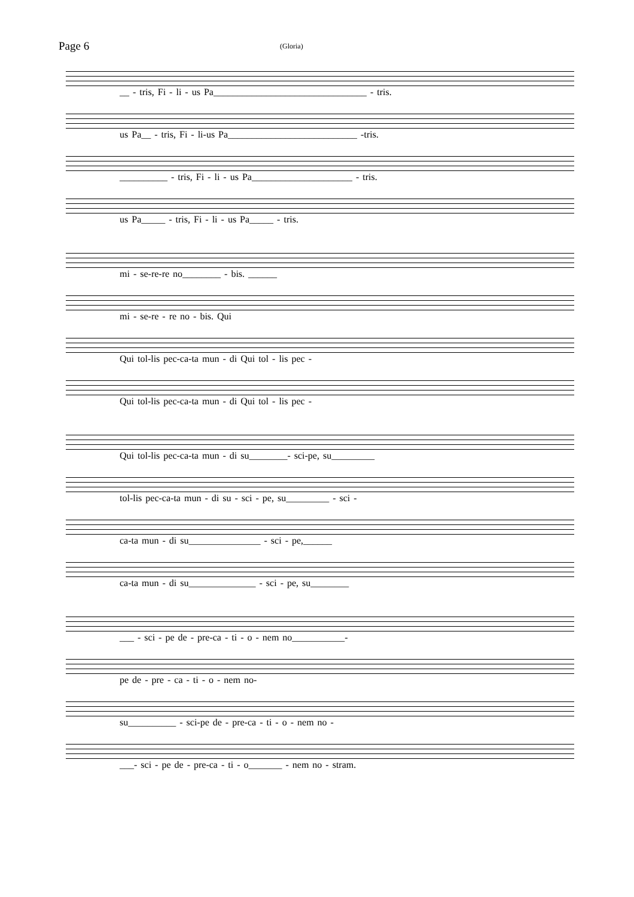Page 6
(Gloria)
__ - tris, Fi - li - us Pa________________________________ - tris.
us Pa__ - tris, Fi - li-us Pa___________________________ -tris.
__________ - tris, Fi - li - us Pa_____________________ - tris.
us Pa_____ - tris, Fi - li - us Pa_____ - tris.
mi - se-re-re no________ - bis. ______
mi - se-re - re no - bis. Qui
Qui tol-lis pec-ca-ta mun - di Qui tol - lis pec -
Qui tol-lis pec-ca-ta mun - di Qui tol - lis pec -
Qui tol-lis pec-ca-ta mun - di su________- sci-pe, su_________
tol-lis pec-ca-ta mun - di su - sci - pe, su_________ - sci -
ca-ta mun - di su_______________ - sci - pe,______
ca-ta mun - di su______________ - sci - pe, su________
___ - sci - pe de - pre-ca - ti - o - nem no___________-
pe de - pre - ca - ti - o - nem no-
su__________ - sci-pe de - pre-ca - ti - o - nem no -
___- sci - pe de - pre-ca - ti - o_______ - nem no - stram.